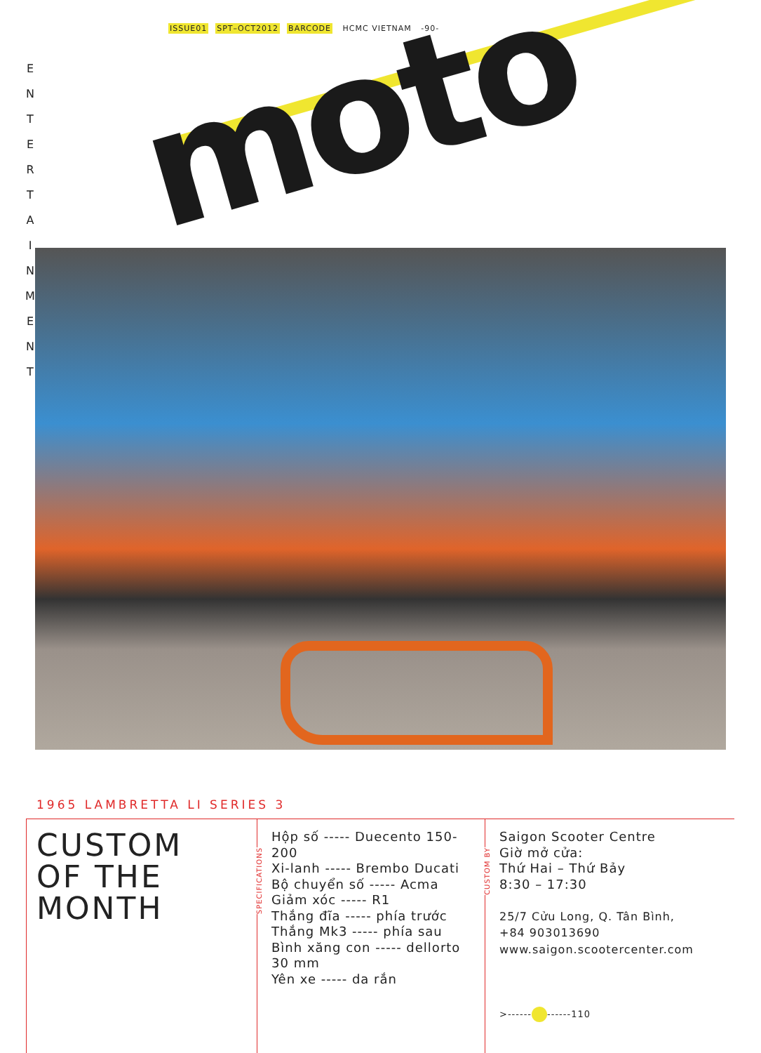moto
ISSUE01 SPT–OCT2012 BARCODE HCMC VIETNAM -90-
E N T E R T A I N M E N T
1965 LAMBRETTA LI SERIES 3
CUSTOM
OF THE
MONTH
SPECIFICATIONS
Hộp số ----- Duecento 150-200
Xi-lanh ----- Brembo Ducati
Bộ chuyển số ----- Acma
Giảm xóc ----- R1
Thắng đĩa ----- phía trước
Thắng Mk3 ----- phía sau
Bình xăng con ----- dellorto 30 mm
Yên xe ----- da rắn
CUSTOM BY
Saigon Scooter Centre
Giờ mở cửa:
Thứ Hai – Thứ Bảy
8:30 – 17:30
25/7 Cửu Long, Q. Tân Bình,
+84 903013690
www.saigon.scootercenter.com
>------ ------110